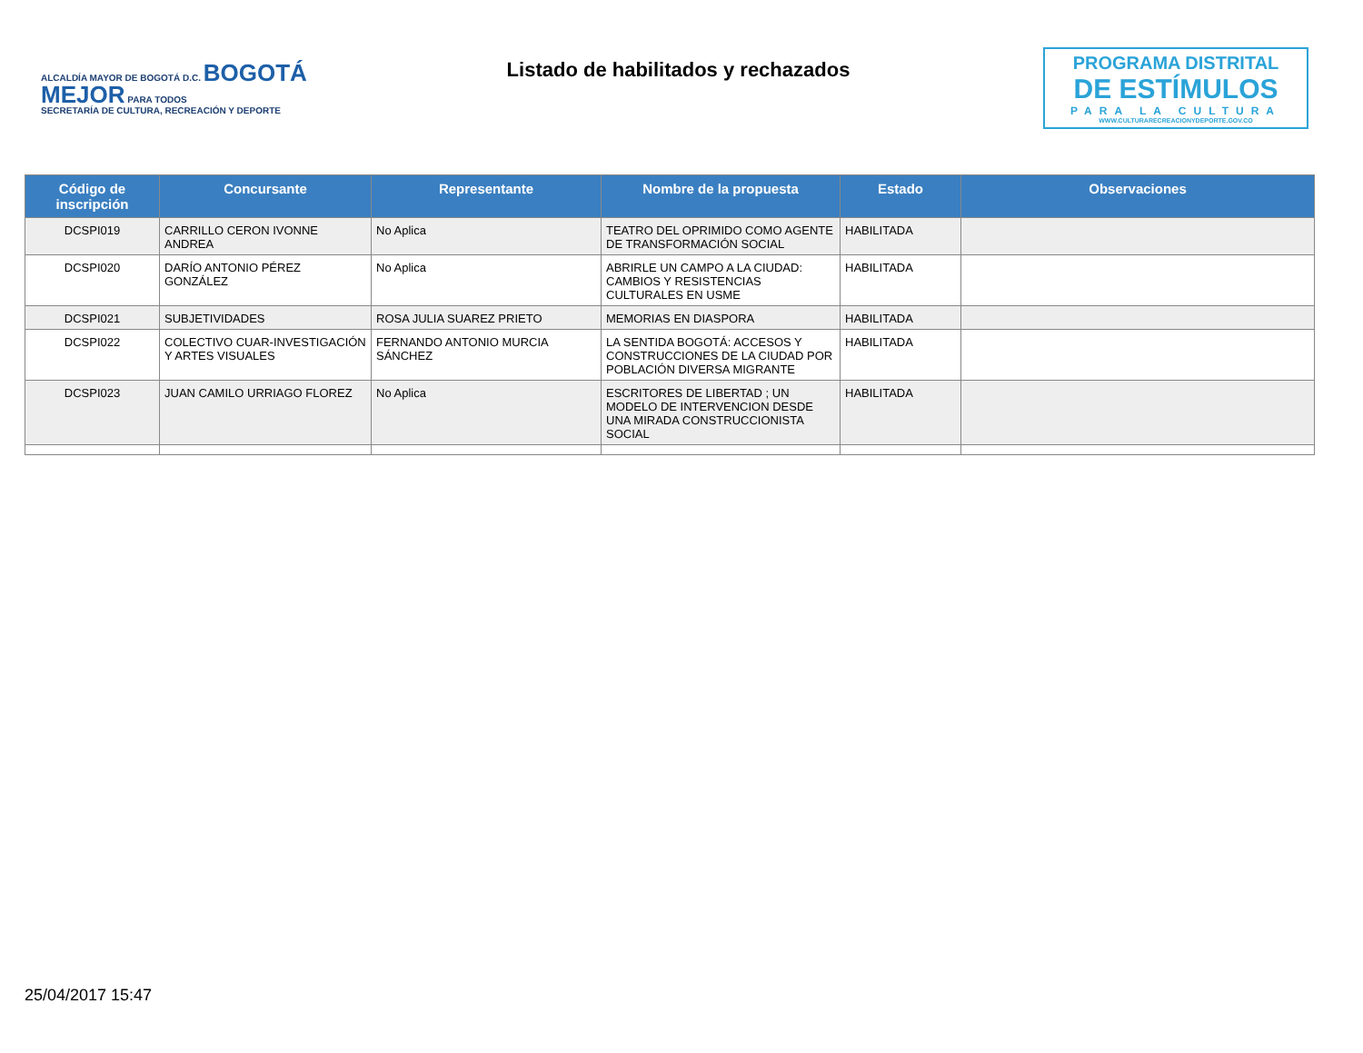ALCALDÍA MAYOR DE BOGOTÁ D.C. BOGOTÁ MEJOR PARA TODOS
SECRETARÍA DE CULTURA, RECREACIÓN Y DEPORTE
Listado de habilitados y rechazados
PROGRAMA DISTRITAL
DE ESTÍMULOS
PARA LA CULTURA
WWW.CULTURARECREACIONYDEPORTE.GOV.CO
| Código de inscripción | Concursante | Representante | Nombre de la propuesta | Estado | Observaciones |
| --- | --- | --- | --- | --- | --- |
| DCSPI019 | CARRILLO CERON IVONNE ANDREA | No Aplica | TEATRO DEL OPRIMIDO COMO AGENTE DE TRANSFORMACIÓN SOCIAL | HABILITADA | |
| DCSPI020 | DARÍO ANTONIO PÉREZ GONZÁLEZ | No Aplica | ABRIRLE UN CAMPO A LA CIUDAD: CAMBIOS Y RESISTENCIAS CULTURALES EN USME | HABILITADA | |
| DCSPI021 | SUBJETIVIDADES | ROSA JULIA SUAREZ PRIETO | MEMORIAS EN DIASPORA | HABILITADA | |
| DCSPI022 | COLECTIVO CUAR-INVESTIGACIÓN Y ARTES VISUALES | FERNANDO ANTONIO MURCIA SÁNCHEZ | LA SENTIDA BOGOTÁ: ACCESOS Y CONSTRUCCIONES DE LA CIUDAD POR POBLACIÓN DIVERSA MIGRANTE | HABILITADA | |
| DCSPI023 | JUAN CAMILO URRIAGO FLOREZ | No Aplica | ESCRITORES DE LIBERTAD ; UN MODELO DE INTERVENCION DESDE UNA MIRADA CONSTRUCCIONISTA SOCIAL | HABILITADA | |
25/04/2017 15:47